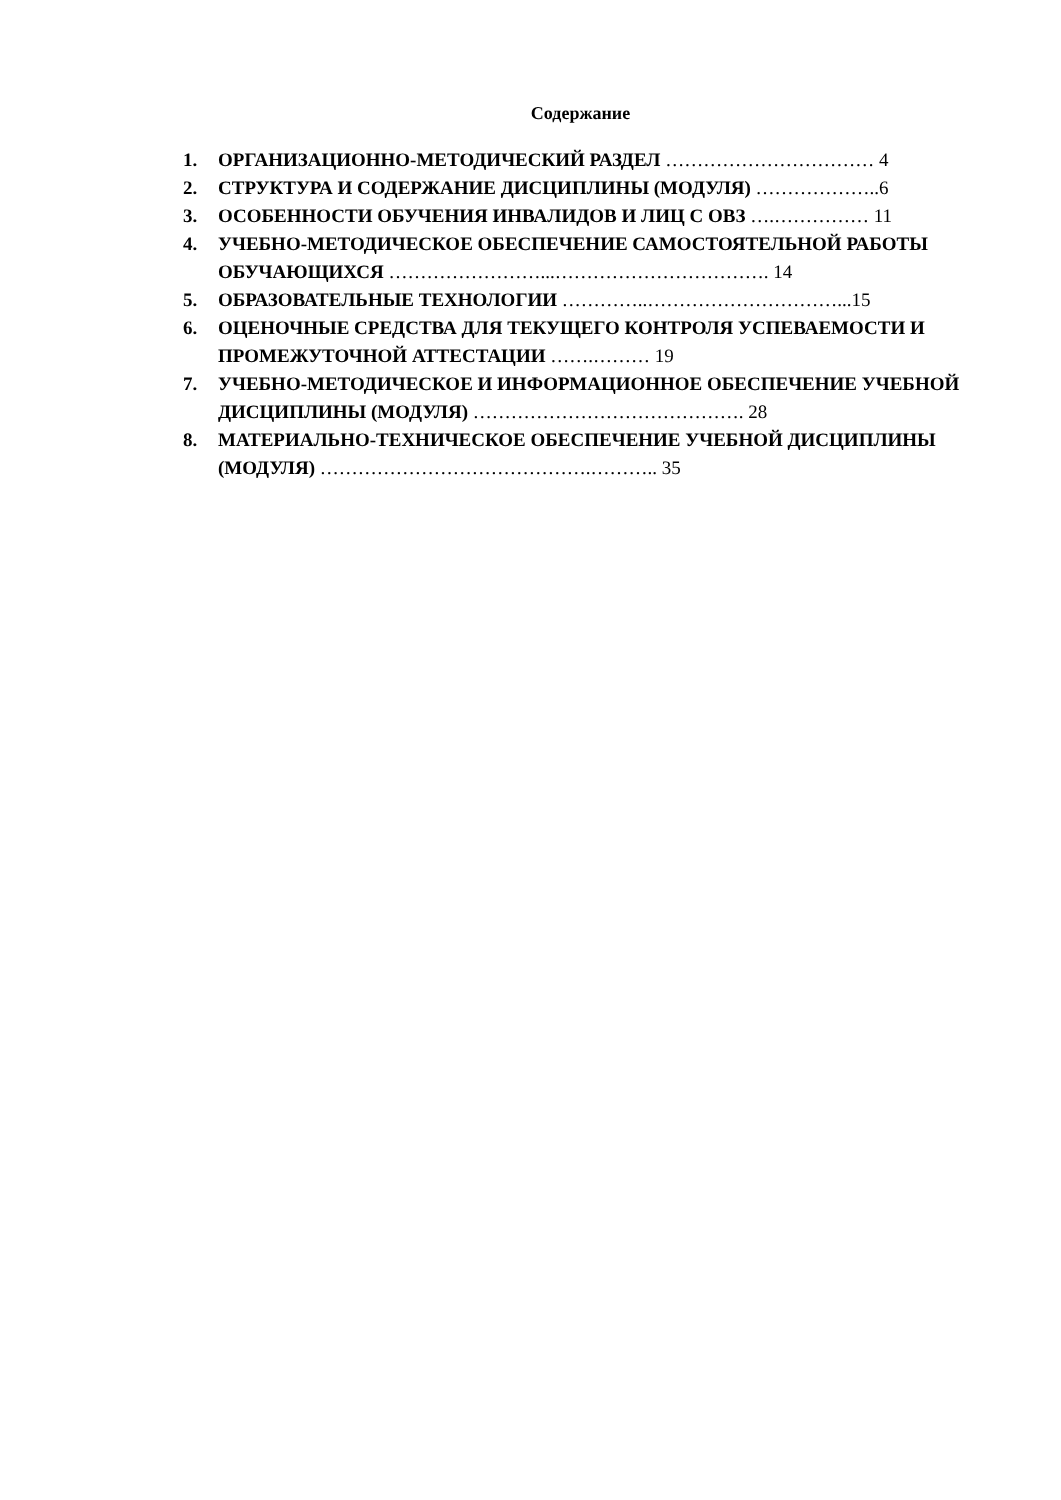Содержание
1. ОРГАНИЗАЦИОННО-МЕТОДИЧЕСКИЙ РАЗДЕЛ …………………………… 4
2. СТРУКТУРА И СОДЕРЖАНИЕ ДИСЦИПЛИНЫ (МОДУЛЯ) ………………..6
3. ОСОБЕННОСТИ ОБУЧЕНИЯ ИНВАЛИДОВ И ЛИЦ С ОВЗ ….…………… 11
4. УЧЕБНО-МЕТОДИЧЕСКОЕ ОБЕСПЕЧЕНИЕ САМОСТОЯТЕЛЬНОЙ РАБОТЫ ОБУЧАЮЩИХСЯ ……………………...……………………………. 14
5. ОБРАЗОВАТЕЛЬНЫЕ ТЕХНОЛОГИИ …………..…………………………...15
6. ОЦЕНОЧНЫЕ СРЕДСТВА ДЛЯ ТЕКУЩЕГО КОНТРОЛЯ УСПЕВАЕМОСТИ И ПРОМЕЖУТОЧНОЙ АТТЕСТАЦИИ …….……… 19
7. УЧЕБНО-МЕТОДИЧЕСКОЕ И ИНФОРМАЦИОННОЕ ОБЕСПЕЧЕНИЕ УЧЕБНОЙ ДИСЦИПЛИНЫ (МОДУЛЯ) ……………………………………. 28
8. МАТЕРИАЛЬНО-ТЕХНИЧЕСКОЕ ОБЕСПЕЧЕНИЕ УЧЕБНОЙ ДИСЦИПЛИНЫ (МОДУЛЯ) …………………………………….……….. 35